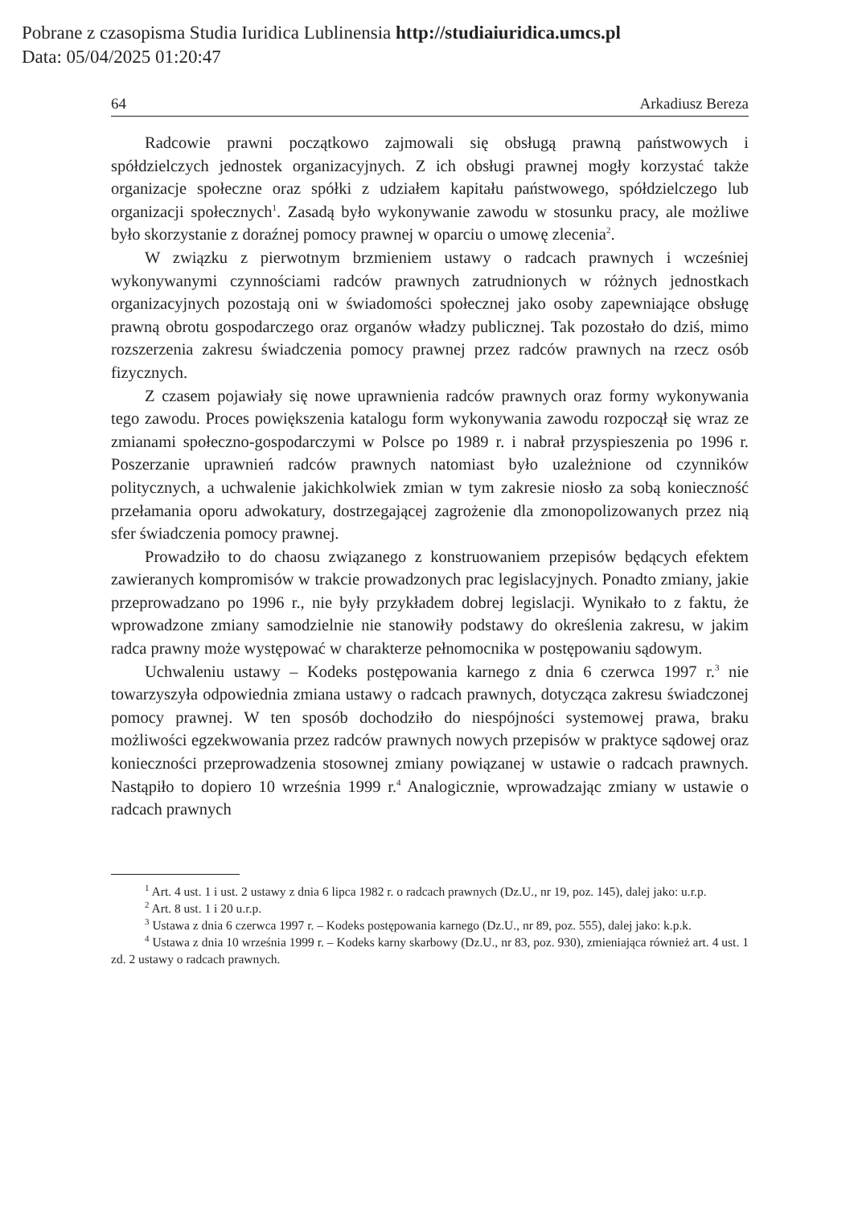Pobrane z czasopisma Studia Iuridica Lublinensia http://studiaiuridica.umcs.pl
Data: 05/04/2025 01:20:47
64 Arkadiusz Bereza
Radcowie prawni początkowo zajmowali się obsługą prawną państwowych i spółdzielczych jednostek organizacyjnych. Z ich obsługi prawnej mogły korzystać także organizacje społeczne oraz spółki z udziałem kapitału państwowego, spółdzielczego lub organizacji społecznych<sup>1</sup>. Zasadą było wykonywanie zawodu w stosunku pracy, ale możliwe było skorzystanie z doraźnej pomocy prawnej w oparciu o umowę zlecenia<sup>2</sup>.
W związku z pierwotnym brzmieniem ustawy o radcach prawnych i wcześniej wykonywanymi czynnościami radców prawnych zatrudnionych w różnych jednostkach organizacyjnych pozostają oni w świadomości społecznej jako osoby zapewniające obsługę prawną obrotu gospodarczego oraz organów władzy publicznej. Tak pozostało do dziś, mimo rozszerzenia zakresu świadczenia pomocy prawnej przez radców prawnych na rzecz osób fizycznych.
Z czasem pojawiały się nowe uprawnienia radców prawnych oraz formy wykonywania tego zawodu. Proces powiększenia katalogu form wykonywania zawodu rozpoczął się wraz ze zmianami społeczno-gospodarczymi w Polsce po 1989 r. i nabrał przyspieszenia po 1996 r. Poszerzanie uprawnień radców prawnych natomiast było uzależnione od czynników politycznych, a uchwalenie jakichkolwiek zmian w tym zakresie niosło za sobą konieczność przełamania oporu adwokatury, dostrzegającej zagrożenie dla zmonopolizowanych przez nią sfer świadczenia pomocy prawnej.
Prowadziło to do chaosu związanego z konstruowaniem przepisów będących efektem zawieranych kompromisów w trakcie prowadzonych prac legislacyjnych. Ponadto zmiany, jakie przeprowadzano po 1996 r., nie były przykładem dobrej legislacji. Wynikało to z faktu, że wprowadzone zmiany samodzielnie nie stanowiły podstawy do określenia zakresu, w jakim radca prawny może występować w charakterze pełnomocnika w postępowaniu sądowym.
Uchwaleniu ustawy – Kodeks postępowania karnego z dnia 6 czerwca 1997 r.<sup>3</sup> nie towarzyszyła odpowiednia zmiana ustawy o radcach prawnych, dotycząca zakresu świadczonej pomocy prawnej. W ten sposób dochodziło do niespójności systemowej prawa, braku możliwości egzekwowania przez radców prawnych nowych przepisów w praktyce sądowej oraz konieczności przeprowadzenia stosownej zmiany powiązanej w ustawie o radcach prawnych. Nastąpiło to dopiero 10 września 1999 r.<sup>4</sup> Analogicznie, wprowadzając zmiany w ustawie o radcach prawnych
<sup>1</sup> Art. 4 ust. 1 i ust. 2 ustawy z dnia 6 lipca 1982 r. o radcach prawnych (Dz.U., nr 19, poz. 145), dalej jako: u.r.p.
<sup>2</sup> Art. 8 ust. 1 i 20 u.r.p.
<sup>3</sup> Ustawa z dnia 6 czerwca 1997 r. – Kodeks postępowania karnego (Dz.U., nr 89, poz. 555), dalej jako: k.p.k.
<sup>4</sup> Ustawa z dnia 10 września 1999 r. – Kodeks karny skarbowy (Dz.U., nr 83, poz. 930), zmieniająca również art. 4 ust. 1 zd. 2 ustawy o radcach prawnych.